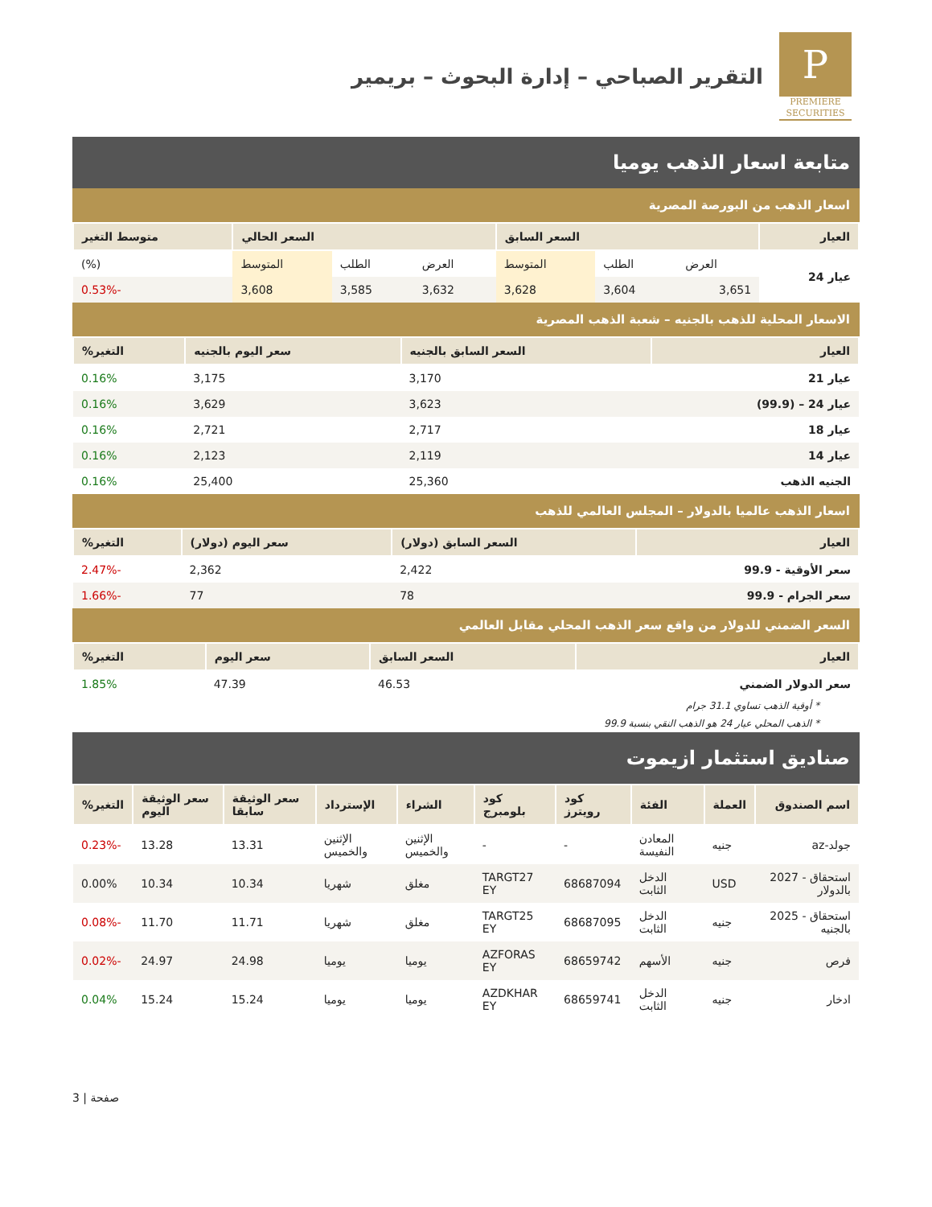P
PREMIERE
SECURITIES
التقرير الصباحي – إدارة البحوث – بريمير
متابعة اسعار الذهب يوميا
اسعار الذهب من البورصة المصرية
| العيار | السعر السابق | | | السعر الحالي | | | متوسط التغير |
| --- | --- | --- | --- | --- | --- | --- | --- |
| عيار 24 | العرض | الطلب | المتوسط | العرض | الطلب | المتوسط | (%) |
| | 3,651 | 3,604 | 3,628 | 3,632 | 3,585 | 3,608 | -0.53% |
الاسعار المحلية للذهب بالجنيه – شعبة الذهب المصرية
| العيار | السعر السابق بالجنيه | سعر اليوم بالجنيه | التغير% |
| --- | --- | --- | --- |
| عيار 21 | 3,170 | 3,175 | 0.16% |
| عيار 24 – (99.9) | 3,623 | 3,629 | 0.16% |
| عيار 18 | 2,717 | 2,721 | 0.16% |
| عيار 14 | 2,119 | 2,123 | 0.16% |
| الجنيه الذهب | 25,360 | 25,400 | 0.16% |
اسعار الذهب عالميا بالدولار – المجلس العالمي للذهب
| العيار | السعر السابق (دولار) | سعر اليوم (دولار) | التغير% |
| --- | --- | --- | --- |
| سعر الأوقية - 99.9 | 2,422 | 2,362 | -2.47% |
| سعر الجرام - 99.9 | 78 | 77 | -1.66% |
السعر الضمني للدولار من واقع سعر الذهب المحلي مقابل العالمي
| العيار | السعر السابق | سعر اليوم | التغير% |
| --- | --- | --- | --- |
| سعر الدولار الضمني | 46.53 | 47.39 | 1.85% |
* أوقية الذهب تساوي 31.1 جرام
* الذهب المحلي عيار 24 هو الذهب النقي بنسبة 99.9
صناديق استثمار ازيموت
| اسم الصندوق | العملة | الفئة | كود رويترز | كود بلومبرج | الشراء | الإسترداد | سعر الوثيقة سابقا | سعر الوثيقة اليوم | التغير% |
| --- | --- | --- | --- | --- | --- | --- | --- | --- | --- |
| جولد-az | جنيه | المعادن النفيسة | - | - | الإثنين والخميس | الإثنين والخميس | 13.31 | 13.28 | -0.23% |
| استحقاق - 2027 بالدولار | USD | الدخل الثابت | 68687094 | TARGT27 EY | مغلق | شهريا | 10.34 | 10.34 | 0.00% |
| استحقاق - 2025 بالجنيه | جنيه | الدخل الثابت | 68687095 | TARGT25 EY | مغلق | شهريا | 11.71 | 11.70 | -0.08% |
| فرص | جنيه | الأسهم | 68659742 | AZFORAS EY | يوميا | يوميا | 24.98 | 24.97 | -0.02% |
| ادخار | جنيه | الدخل الثابت | 68659741 | AZDKHAR EY | يوميا | يوميا | 15.24 | 15.24 | 0.04% |
صفحة | 3